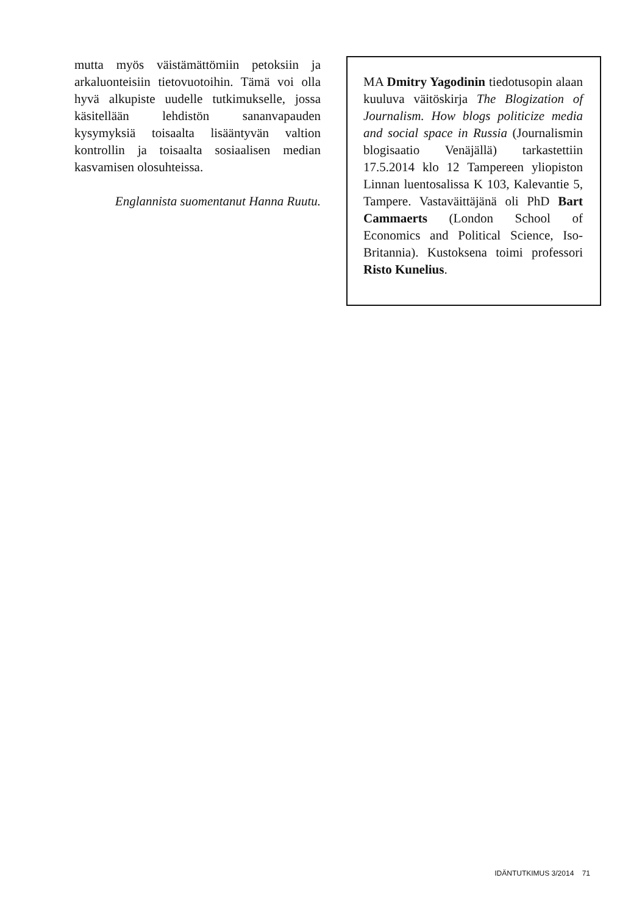mutta myös väistämättömiin petoksiin ja arkaluonteisiin tietovuotoihin. Tämä voi olla hyvä alkupiste uudelle tutkimukselle, jossa käsitellään lehdistön sananvapauden kysymyksiä toisaalta lisääntyvän valtion kontrollin ja toisaalta sosiaalisen median kasvamisen olosuhteissa.
Englannista suomentanut Hanna Ruutu.
MA Dmitry Yagodinin tiedotusopin alaan kuuluva väitöskirja The Blogization of Journalism. How blogs politicize media and social space in Russia (Journalismin blogisaatio Venäjällä) tarkastettiin 17.5.2014 klo 12 Tampereen yliopiston Linnan luentosalissa K 103, Kalevantie 5, Tampere. Vastaväittäjänä oli PhD Bart Cammaerts (London School of Economics and Political Science, Iso-Britannia). Kustoksena toimi professori Risto Kunelius.
IDÄNTUTKIMUS 3/2014 71